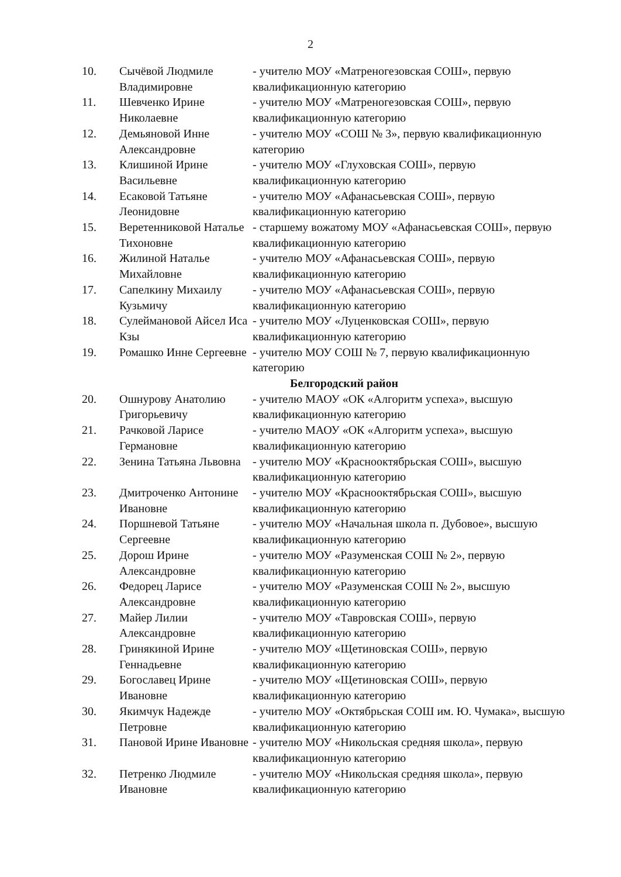2
| 10. | Сычёвой Людмиле Владимировне | - учителю МОУ «Матреногезовская СОШ», первую квалификационную категорию |
| 11. | Шевченко Ирине Николаевне | - учителю МОУ «Матреногезовская СОШ», первую квалификационную категорию |
| 12. | Демьяновой Инне Александровне | - учителю МОУ «СОШ № 3», первую квалификационную категорию |
| 13. | Клишиной Ирине Васильевне | - учителю МОУ «Глуховская СОШ», первую квалификационную категорию |
| 14. | Есаковой Татьяне Леонидовне | - учителю МОУ «Афанасьевская СОШ», первую квалификационную категорию |
| 15. | Веретенниковой Наталье Тихоновне | - старшему вожатому МОУ «Афанасьевская СОШ», первую квалификационную категорию |
| 16. | Жилиной Наталье Михайловне | - учителю МОУ «Афанасьевская СОШ», первую квалификационную категорию |
| 17. | Сапелкину Михаилу Кузьмичу | - учителю МОУ «Афанасьевская СОШ», первую квалификационную категорию |
| 18. | Сулеймановой Айсел Иса Кзы | - учителю МОУ «Луценковская СОШ», первую квалификационную категорию |
| 19. | Ромашко Инне Сергеевне | - учителю МОУ СОШ № 7, первую квалификационную категорию |
| Белгородский район | | |
| 20. | Ошнурову Анатолию Григорьевичу | - учителю МАОУ «ОК «Алгоритм успеха», высшую квалификационную категорию |
| 21. | Рачковой Ларисе Германовне | - учителю МАОУ «ОК «Алгоритм успеха», высшую квалификационную категорию |
| 22. | Зенина Татьяна Львовна | - учителю МОУ «Краснооктябрьская СОШ», высшую квалификационную категорию |
| 23. | Дмитроченко Антонине Ивановне | - учителю МОУ «Краснооктябрьская СОШ», высшую квалификационную категорию |
| 24. | Поршневой Татьяне Сергеевне | - учителю МОУ «Начальная школа п. Дубовое», высшую квалификационную категорию |
| 25. | Дорош Ирине Александровне | - учителю МОУ «Разуменская СОШ № 2», первую квалификационную категорию |
| 26. | Федорец Ларисе Александровне | - учителю МОУ «Разуменская СОШ № 2», высшую квалификационную категорию |
| 27. | Майер Лилии Александровне | - учителю МОУ «Тавровская СОШ», первую квалификационную категорию |
| 28. | Гринякиной Ирине Геннадьевне | - учителю МОУ «Щетиновская СОШ», первую квалификационную категорию |
| 29. | Богославец Ирине Ивановне | - учителю МОУ «Щетиновская СОШ», первую квалификационную категорию |
| 30. | Якимчук Надежде Петровне | - учителю МОУ «Октябрьская СОШ им. Ю. Чумака», высшую квалификационную категорию |
| 31. | Пановой Ирине Ивановне | - учителю МОУ «Никольская средняя школа», первую квалификационную категорию |
| 32. | Петренко Людмиле Ивановне | - учителю МОУ «Никольская средняя школа», первую квалификационную категорию |